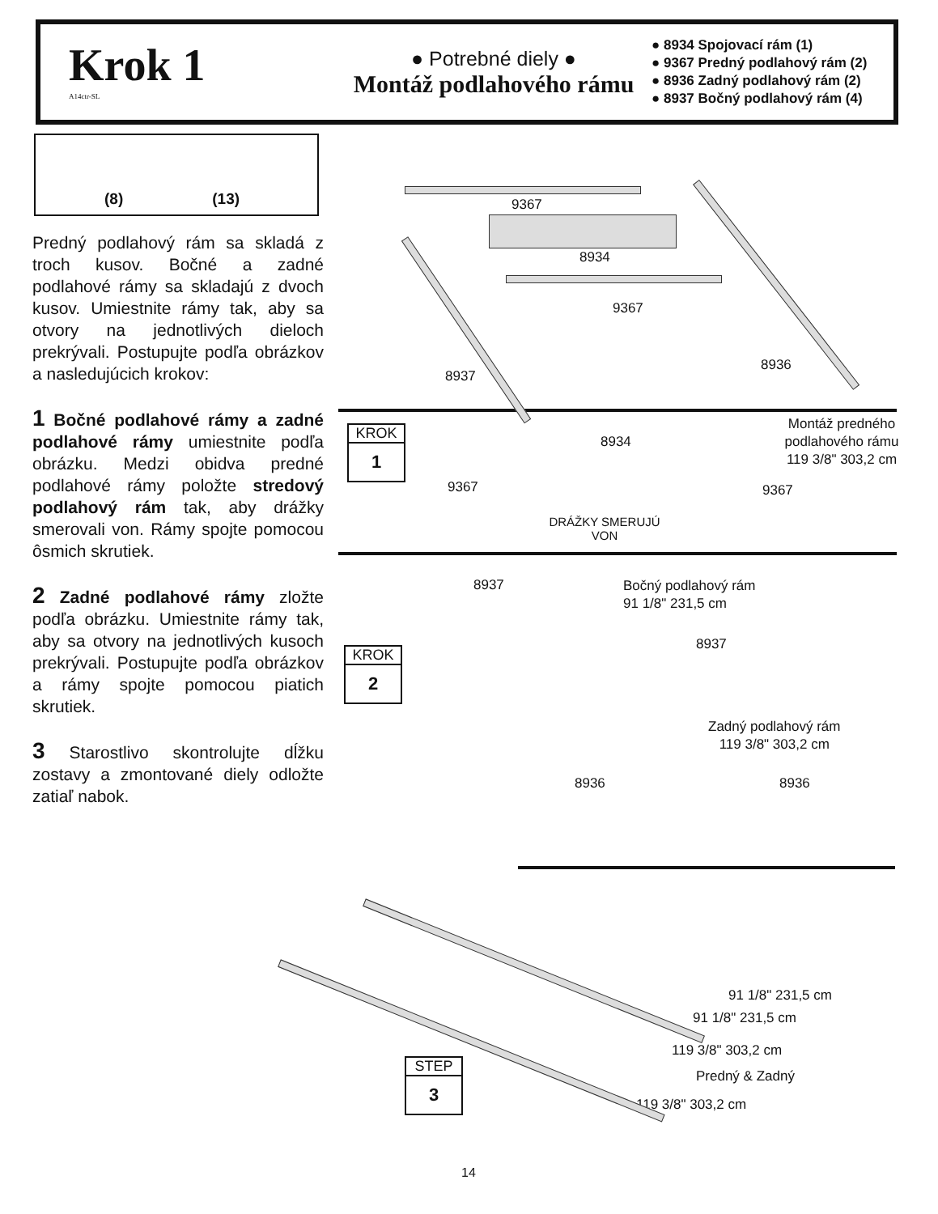Krok 1
A14ctr-SL
● Potrebné diely ●
Montáž podlahového rámu
● 8934 Spojovací rám (1)
● 9367 Predný podlahový rám (2)
● 8936 Zadný podlahový rám (2)
● 8937 Bočný podlahový rám (4)
(8) (13)
Predný podlahový rám sa skladá z troch kusov. Bočné a zadné podlahové rámy sa skladajú z dvoch kusov. Umiestnite rámy tak, aby sa otvory na jednotlivých dieloch prekrývali. Postupujte podľa obrázkov a nasledujúcich krokov:
1 Bočné podlahové rámy a zadné podlahové rámy umiestnite podľa obrázku. Medzi obidva predné podlahové rámy položte stredový podlahový rám tak, aby drážky smerovali von. Rámy spojte pomocou ôsmich skrutiek.
2 Zadné podlahové rámy zložte podľa obrázku. Umiestnite rámy tak, aby sa otvory na jednotlivých kusoch prekrývali. Postupujte podľa obrázkov a rámy spojte pomocou piatich skrutiek.
3 Starostlivo skontrolujte dĺžku zostavy a zmontované diely odložte zatiaľ nabok.
KROK
1
KROK
2
STEP
3
9367
8934
9367
8937
8936
8934
Montáž predného podlahového rámu
119 3/8" 303,2 cm
9367 9367
DRÁŽKY SMERUJÚ VON
8937 Bočný podlahový rám
91 1/8" 231,5 cm
8937
Zadný podlahový rám
119 3/8" 303,2 cm
8936 8936
91 1/8" 231,5 cm
91 1/8" 231,5 cm
119 3/8" 303,2 cm
Predný & Zadný
119 3/8" 303,2 cm
14